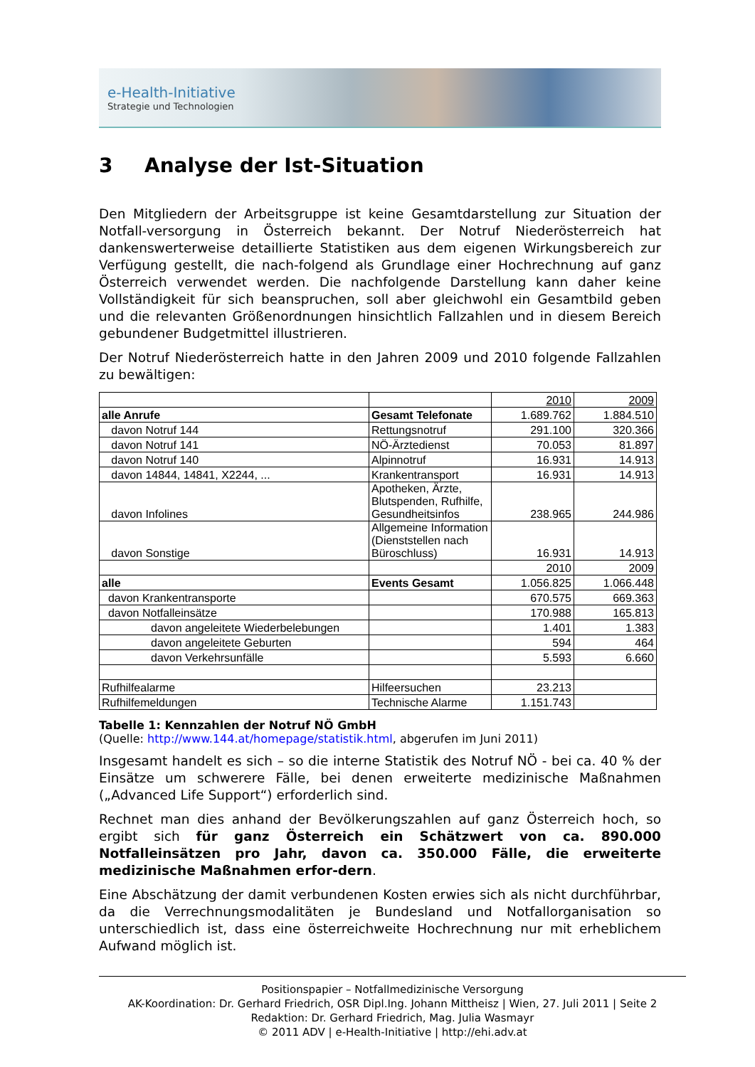e-Health-Initiative
Strategie und Technologien
3 Analyse der Ist-Situation
Den Mitgliedern der Arbeitsgruppe ist keine Gesamtdarstellung zur Situation der Notfall-versorgung in Österreich bekannt. Der Notruf Niederösterreich hat dankenswerterweise detaillierte Statistiken aus dem eigenen Wirkungsbereich zur Verfügung gestellt, die nach-folgend als Grundlage einer Hochrechnung auf ganz Österreich verwendet werden. Die nachfolgende Darstellung kann daher keine Vollständigkeit für sich beanspruchen, soll aber gleichwohl ein Gesamtbild geben und die relevanten Größenordnungen hinsichtlich Fallzahlen und in diesem Bereich gebundener Budgetmittel illustrieren.
Der Notruf Niederösterreich hatte in den Jahren 2009 und 2010 folgende Fallzahlen zu bewältigen:
| | | 2010 | 2009 |
| alle Anrufe | Gesamt Telefonate | 1.689.762 | 1.884.510 |
| davon Notruf 144 | Rettungsnotruf | 291.100 | 320.366 |
| davon Notruf 141 | NÖ-Ärztedienst | 70.053 | 81.897 |
| davon Notruf 140 | Alpinnotruf | 16.931 | 14.913 |
| davon 14844, 14841, X2244, ... | Krankentransport | 16.931 | 14.913 |
| davon Infolines | Apotheken, Ärzte, Blutspenden, Rufhilfe, Gesundheitsinfos | 238.965 | 244.986 |
| davon Sonstige | Allgemeine Information (Dienststellen nach Büroschluss) | 16.931 | 14.913 |
| | | 2010 | 2009 |
| alle | Events Gesamt | 1.056.825 | 1.066.448 |
| davon Krankentransporte | | 670.575 | 669.363 |
| davon Notfalleinsätze | | 170.988 | 165.813 |
| davon angeleitete Wiederbelebungen | | 1.401 | 1.383 |
| davon angeleitete Geburten | | 594 | 464 |
| davon Verkehrsunfälle | | 5.593 | 6.660 |
| Rufhilfealarme | Hilfeersuchen | 23.213 | |
| Rufhilfemeldungen | Technische Alarme | 1.151.743 | |
Tabelle 1: Kennzahlen der Notruf NÖ GmbH
(Quelle: http://www.144.at/homepage/statistik.html, abgerufen im Juni 2011)
Insgesamt handelt es sich – so die interne Statistik des Notruf NÖ - bei ca. 40 % der Einsätze um schwerere Fälle, bei denen erweiterte medizinische Maßnahmen („Advanced Life Support“) erforderlich sind.
Rechnet man dies anhand der Bevölkerungszahlen auf ganz Österreich hoch, so ergibt sich für ganz Österreich ein Schätzwert von ca. 890.000 Notfalleinsätzen pro Jahr, davon ca. 350.000 Fälle, die erweiterte medizinische Maßnahmen erfor-dern.
Eine Abschätzung der damit verbundenen Kosten erwies sich als nicht durchführbar, da die Verrechnungsmodalitäten je Bundesland und Notfallorganisation so unterschiedlich ist, dass eine österreichweite Hochrechnung nur mit erheblichem Aufwand möglich ist.
Positionspapier – Notfallmedizinische Versorgung
AK-Koordination: Dr. Gerhard Friedrich, OSR Dipl.Ing. Johann Mittheisz | Wien, 27. Juli 2011 | Seite 2
Redaktion: Dr. Gerhard Friedrich, Mag. Julia Wasmayr
© 2011 ADV | e-Health-Initiative | http://ehi.adv.at